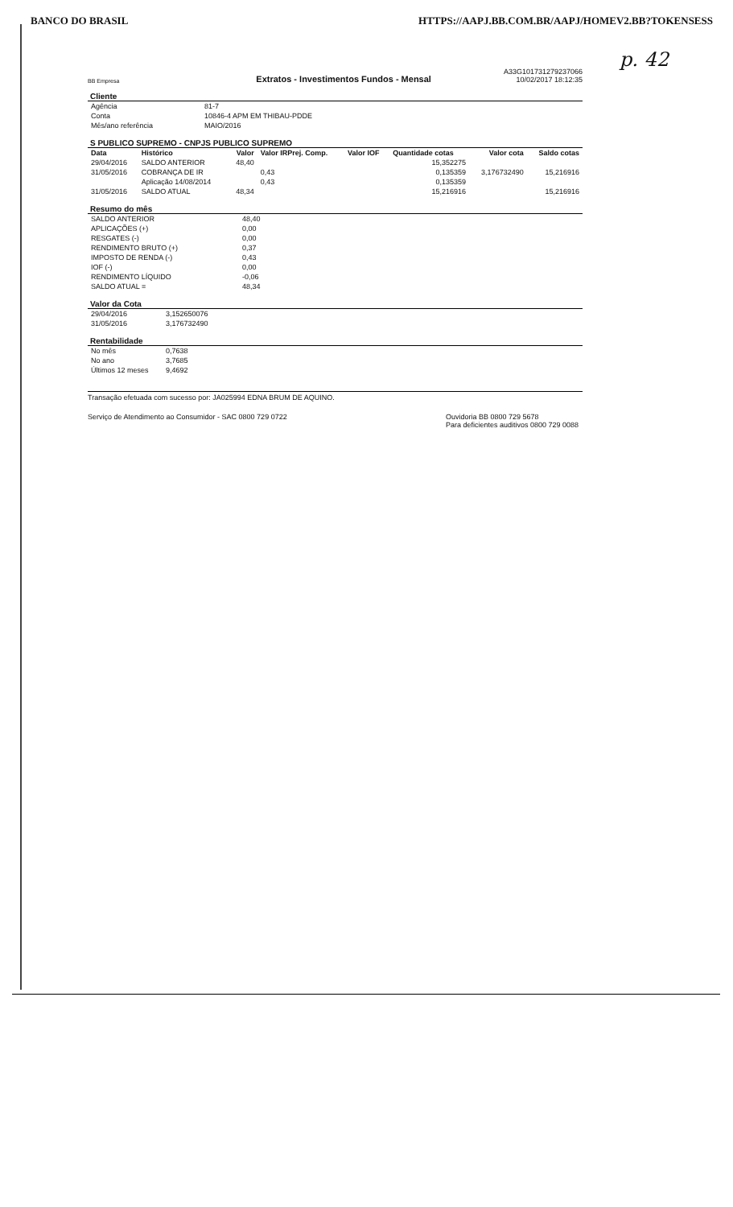BANCO DO BRASIL HTTPS://AAPJ.BB.COM.BR/AAPJ/HOMEV2.BB?TOKENSESS
p. 42
BB Empresa Extratos - Investimentos Fundos - Mensal A33G101731279237066
10/02/2017 18:12:35
Cliente
| Agência | 81-7 |
| Conta | 10846-4 APM EM THIBAU-PDDE |
| Mês/ano referência | MAIO/2016 |
S PUBLICO SUPREMO - CNPJS PUBLICO SUPREMO
| Data | Histórico | Valor | Valor IRPrej. Comp. | Valor IOF | Quantidade cotas | Valor cota | Saldo cotas |
| --- | --- | --- | --- | --- | --- | --- | --- |
| 29/04/2016 | SALDO ANTERIOR | 48,40 | | | 15,352275 | | |
| 31/05/2016 | COBRANÇA DE IR | | 0,43 | | 0,135359 | 3,176732490 | 15,216916 |
| | Aplicação 14/08/2014 | | 0,43 | | 0,135359 | | |
| 31/05/2016 | SALDO ATUAL | 48,34 | | | 15,216916 | | 15,216916 |
Resumo do mês
| SALDO ANTERIOR | 48,40 |
| APLICAÇÕES (+) | 0,00 |
| RESGATES (-) | 0,00 |
| RENDIMENTO BRUTO (+) | 0,37 |
| IMPOSTO DE RENDA (-) | 0,43 |
| IOF (-) | 0,00 |
| RENDIMENTO LÍQUIDO | -0,06 |
| SALDO ATUAL = | 48,34 |
Valor da Cota
| 29/04/2016 | 3,152650076 |
| 31/05/2016 | 3,176732490 |
Rentabilidade
| No mês | 0,7638 |
| No ano | 3,7685 |
| Últimos 12 meses | 9,4692 |
Transação efetuada com sucesso por: JA025994 EDNA BRUM DE AQUINO.
Serviço de Atendimento ao Consumidor - SAC 0800 729 0722 Ouvidoria BB 0800 729 5678
Para deficientes auditivos 0800 729 0088